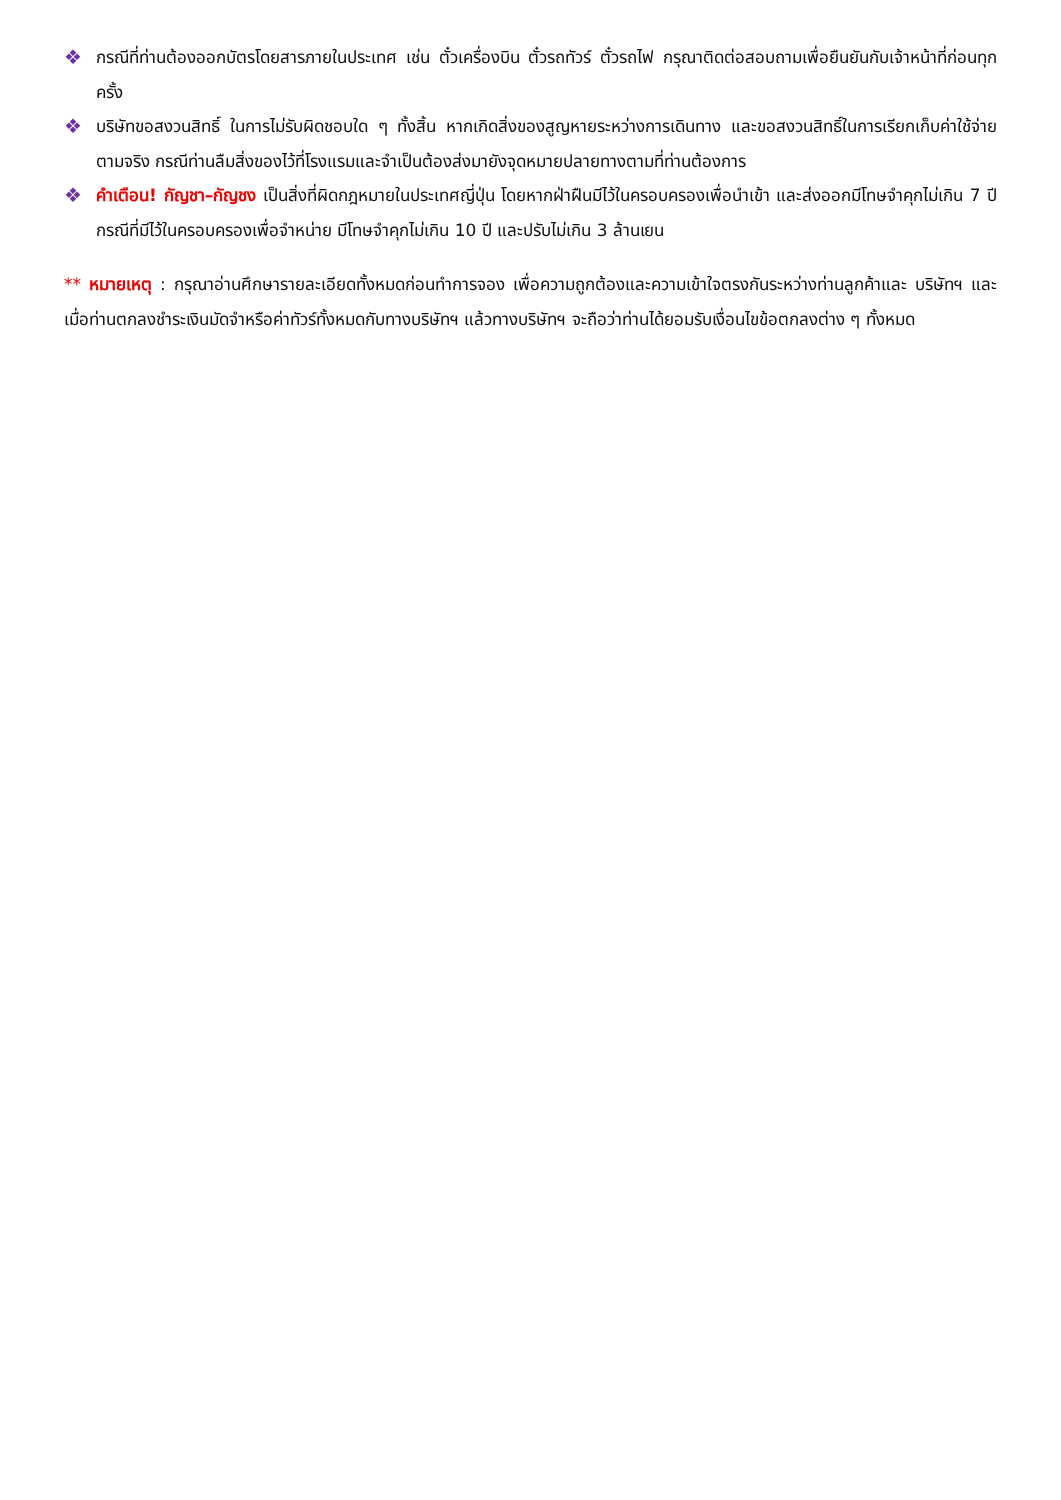❖ กรณีที่ท่านต้องออกบัตรโดยสารภายในประเทศ เช่น ตั๋วเครื่องบิน ตั๋วรถทัวร์ ตั๋วรถไฟ กรุณาติดต่อสอบถามเพื่อยืนยันกับเจ้าหน้าที่ก่อนทุกครั้ง
❖ บริษัทขอสงวนสิทธิ์ ในการไม่รับผิดชอบใด ๆ ทั้งสิ้น หากเกิดสิ่งของสูญหายระหว่างการเดินทาง และขอสงวนสิทธิ์ในการเรียกเก็บค่าใช้จ่ายตามจริง กรณีท่านลืมสิ่งของไว้ที่โรงแรมและจำเป็นต้องส่งมายังจุดหมายปลายทางตามที่ท่านต้องการ
❖ คำเตือน! กัญชา–กัญชง เป็นสิ่งที่ผิดกฎหมายในประเทศญี่ปุ่น โดยหากฝ่าฝืนมีไว้ในครอบครองเพื่อนำเข้า และส่งออกมีโทษจำคุกไม่เกิน 7 ปี กรณีที่มีไว้ในครอบครองเพื่อจำหน่าย มีโทษจำคุกไม่เกิน 10 ปี และปรับไม่เกิน 3 ล้านเยน
** หมายเหตุ : กรุณาอ่านศึกษารายละเอียดทั้งหมดก่อนทำการจอง เพื่อความถูกต้องและความเข้าใจตรงกันระหว่างท่านลูกค้าและ บริษัทฯ และเมื่อท่านตกลงชำระเงินมัดจำหรือค่าทัวร์ทั้งหมดกับทางบริษัทฯ แล้วทางบริษัทฯ จะถือว่าท่านได้ยอมรับเงื่อนไขข้อตกลงต่าง ๆ ทั้งหมด